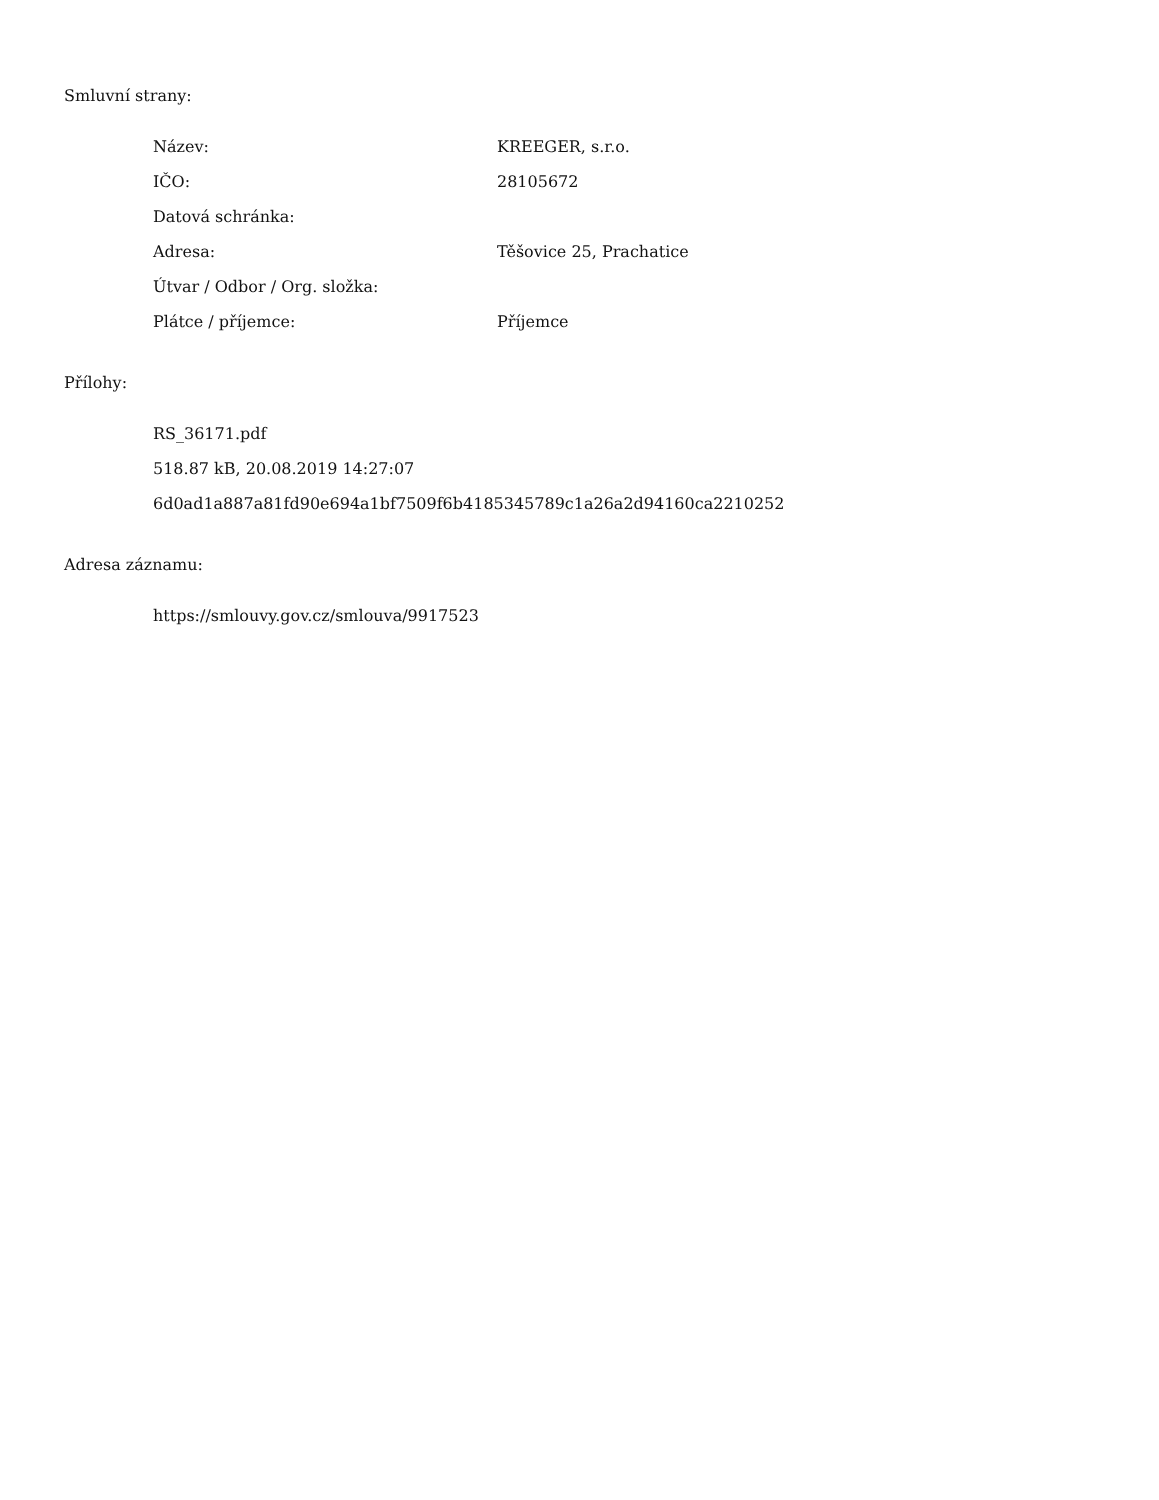Smluvní strany:
| Název: | KREEGER, s.r.o. |
| IČO: | 28105672 |
| Datová schránka: | |
| Adresa: | Těšovice 25, Prachatice |
| Útvar / Odbor / Org. složka: | |
| Plátce / příjemce: | Příjemce |
Přílohy:
RS_36171.pdf
518.87 kB, 20.08.2019 14:27:07
6d0ad1a887a81fd90e694a1bf7509f6b4185345789c1a26a2d94160ca2210252
Adresa záznamu:
https://smlouvy.gov.cz/smlouva/9917523